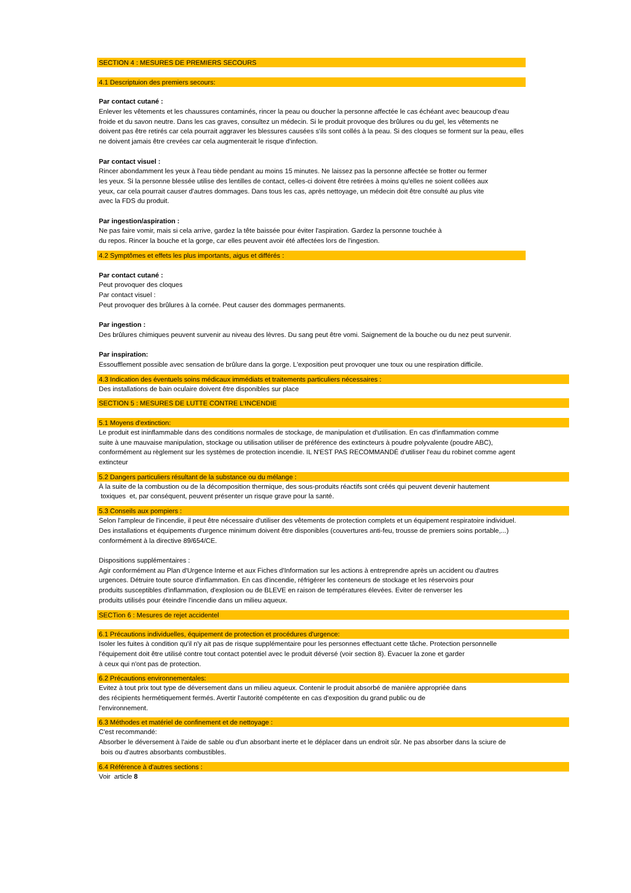SECTION 4 : MESURES DE PREMIERS SECOURS
4.1 Descriptuion des premiers secours:
Par contact cutané :
Enlever les vêtements et les chaussures contaminés, rincer la peau ou doucher la personne affectée le cas échéant avec beaucoup d'eau
froide et du savon neutre. Dans les cas graves, consultez un médecin. Si le produit provoque des brûlures ou du gel, les vêtements ne
doivent pas être retirés car cela pourrait aggraver les blessures causées s'ils sont collés à la peau. Si des cloques se forment sur la peau, elles
ne doivent jamais être crevées car cela augmenterait le risque d'infection.
Par contact visuel :
Rincer abondamment les yeux à l'eau tiède pendant au moins 15 minutes. Ne laissez pas la personne affectée se frotter ou fermer
les yeux. Si la personne blessée utilise des lentilles de contact, celles-ci doivent être retirées à moins qu'elles ne soient collées aux
yeux, car cela pourrait causer d'autres dommages. Dans tous les cas, après nettoyage, un médecin doit être consulté au plus vite
avec la FDS du produit.
Par ingestion/aspiration :
Ne pas faire vomir, mais si cela arrive, gardez la tête baissée pour éviter l'aspiration. Gardez la personne touchée à
du repos. Rincer la bouche et la gorge, car elles peuvent avoir été affectées lors de l'ingestion.
4.2 Symptômes et effets les plus importants, aigus et différés :
Par contact cutané :
Peut provoquer des cloques
Par contact visuel :
Peut provoquer des brûlures à la cornée. Peut causer des dommages permanents.
Par ingestion :
Des brûlures chimiques peuvent survenir au niveau des lèvres. Du sang peut être vomi. Saignement de la bouche ou du nez peut survenir.
Par inspiration:
Essoufflement possible avec sensation de brûlure dans la gorge. L'exposition peut provoquer une toux ou une respiration difficile.
4.3 Indication des éventuels soins médicaux immédiats et traitements particuliers nécessaires :
Des installations de bain oculaire doivent être disponibles sur place
SECTION 5 : MESURES DE LUTTE CONTRE L'INCENDIE
5.1 Moyens d'extinction:
Le produit est ininflammable dans des conditions normales de stockage, de manipulation et d'utilisation. En cas d'inflammation comme
suite à une mauvaise manipulation, stockage ou utilisation utiliser de préférence des extincteurs à poudre polyvalente (poudre ABC),
conformément au règlement sur les systèmes de protection incendie. IL N'EST PAS RECOMMANDÉ d'utiliser l'eau du robinet comme agent
extincteur
5.2 Dangers particuliers résultant de la substance ou du mélange :
À la suite de la combustion ou de la décomposition thermique, des sous-produits réactifs sont créés qui peuvent devenir hautement
toxiques et, par conséquent, peuvent présenter un risque grave pour la santé.
5.3 Conseils aux pompiers :
Selon l'ampleur de l'incendie, il peut être nécessaire d'utiliser des vêtements de protection complets et un équipement respiratoire individuel.
Des installations et équipements d'urgence minimum doivent être disponibles (couvertures anti-feu, trousse de premiers soins portable,...)
conformément à la directive 89/654/CE.
Dispositions supplémentaires :
Agir conformément au Plan d'Urgence Interne et aux Fiches d'Information sur les actions à entreprendre après un accident ou d'autres
urgences. Détruire toute source d'inflammation. En cas d'incendie, réfrigérer les conteneurs de stockage et les réservoirs pour
produits susceptibles d'inflammation, d'explosion ou de BLEVE en raison de températures élevées. Eviter de renverser les
produits utilisés pour éteindre l'incendie dans un milieu aqueux.
SECTion 6 : Mesures de rejet accidentel
6.1 Précautions individuelles, équipement de protection et procédures d'urgence:
Isoler les fuites à condition qu'il n'y ait pas de risque supplémentaire pour les personnes effectuant cette tâche. Protection personnelle
l'équipement doit être utilisé contre tout contact potentiel avec le produit déversé (voir section 8). Évacuer la zone et garder
à ceux qui n'ont pas de protection.
6.2 Précautions environnementales:
Evitez à tout prix tout type de déversement dans un milieu aqueux. Contenir le produit absorbé de manière appropriée dans
des récipients hermétiquement fermés. Avertir l'autorité compétente en cas d'exposition du grand public ou de
l'environnement.
6.3 Méthodes et matériel de confinement et de nettoyage :
C'est recommandé:
Absorber le déversement à l'aide de sable ou d'un absorbant inerte et le déplacer dans un endroit sûr. Ne pas absorber dans la sciure de
bois ou d'autres absorbants combustibles.
6.4 Référence à d'autres sections :
Voir article 8